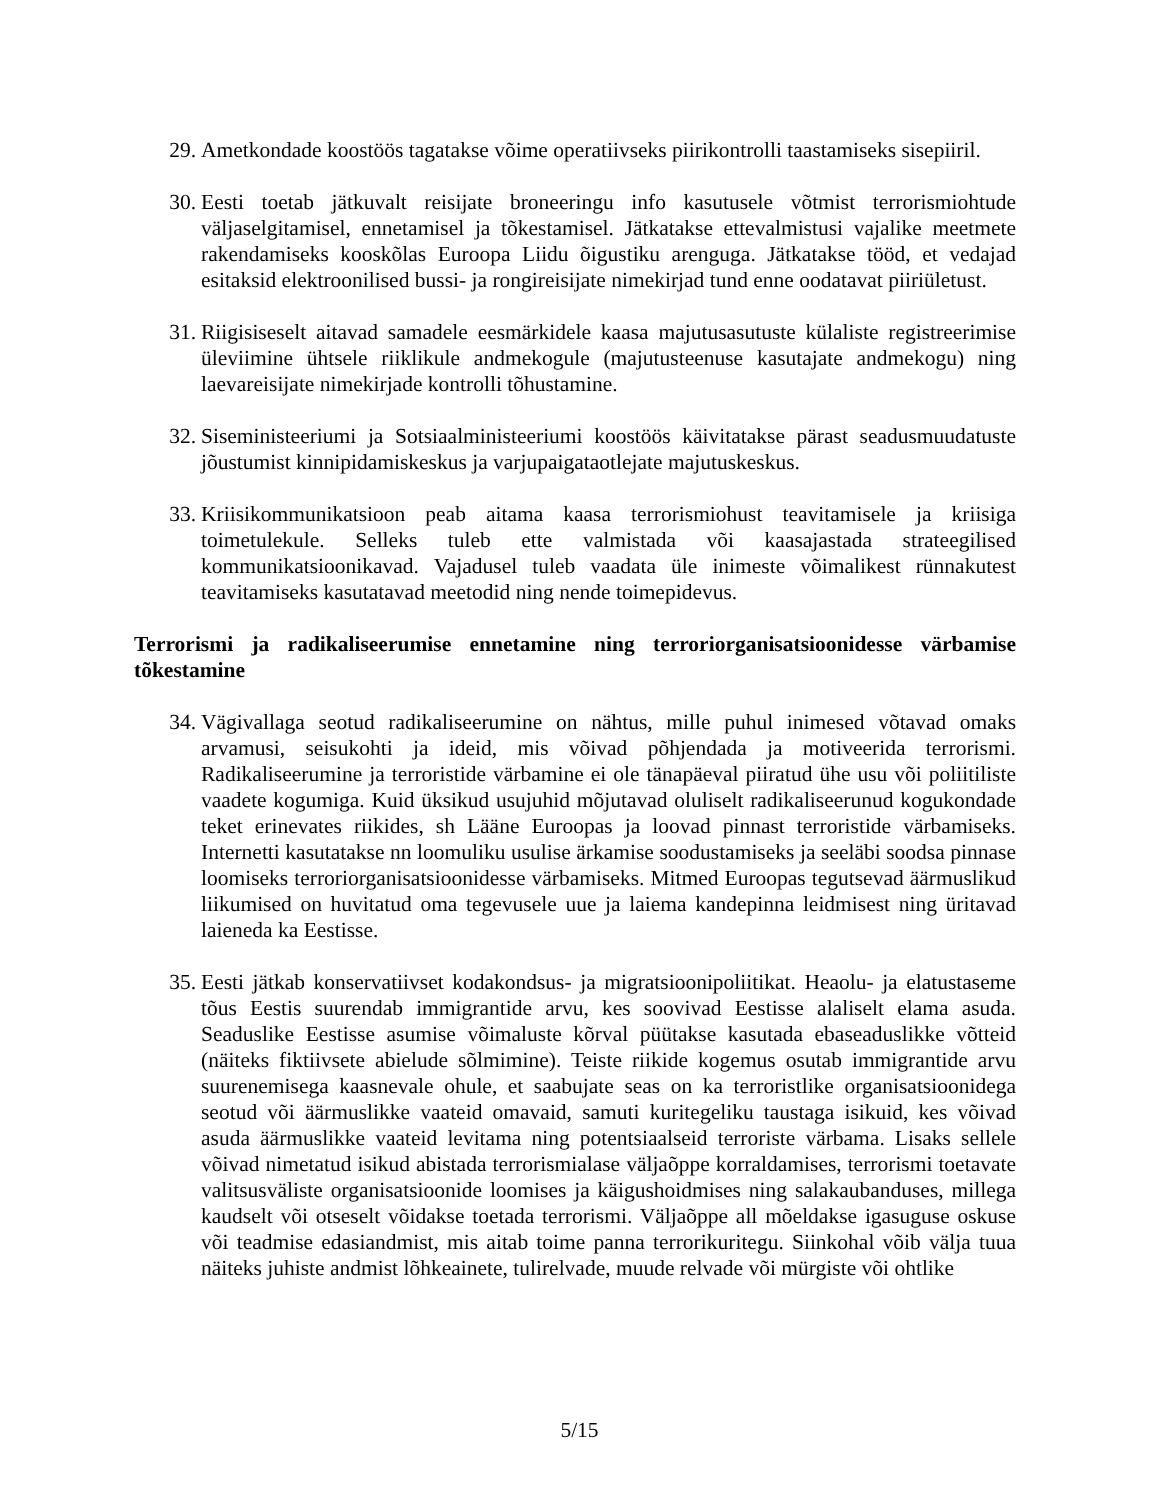29. Ametkondade koostöös tagatakse võime operatiivseks piirikontrolli taastamiseks sisepiiril.
30. Eesti toetab jätkuvalt reisijate broneeringu info kasutusele võtmist terrorismiohtude väljaselgitamisel, ennetamisel ja tõkestamisel. Jätkatakse ettevalmistusi vajalike meetmete rakendamiseks kooskõlas Euroopa Liidu õigustiku arenguga. Jätkatakse tööd, et vedajad esitaksid elektroonilised bussi- ja rongireisijate nimekirjad tund enne oodatavat piiriületust.
31. Riigisiseselt aitavad samadele eesmärkidele kaasa majutusasutuste külaliste registreerimise üleviimine ühtsele riiklikule andmekogule (majutusteenuse kasutajate andmekogu) ning laevareisijate nimekirjade kontrolli tõhustamine.
32. Siseministeeriumi ja Sotsiaalministeeriumi koostöös käivitatakse pärast seadusmuudatuste jõustumist kinnipidamiskeskus ja varjupaigataotlejate majutuskeskus.
33. Kriisikommunikatsioon peab aitama kaasa terrorismiohust teavitamisele ja kriisiga toimetulekule. Selleks tuleb ette valmistada või kaasajastada strateegilised kommunikatsioonikavad. Vajadusel tuleb vaadata üle inimeste võimalikest rünnakutest teavitamiseks kasutatavad meetodid ning nende toimepidevus.
Terrorismi ja radikaliseerumise ennetamine ning terroriorganisatsioonidesse värbamise tõkestamine
34. Vägivallaga seotud radikaliseerumine on nähtus, mille puhul inimesed võtavad omaks arvamusi, seisukohti ja ideid, mis võivad põhjendada ja motiveerida terrorismi. Radikaliseerumine ja terroristide värbamine ei ole tänapäeval piiratud ühe usu või poliitiliste vaadete kogumiga. Kuid üksikud usujuhid mõjutavad oluliselt radikaliseerunud kogukondade teket erinevates riikides, sh Lääne Euroopas ja loovad pinnast terroristide värbamiseks. Internetti kasutatakse nn loomuliku usulise ärkamise soodustamiseks ja seeläbi soodsa pinnase loomiseks terroriorganisatsioonidesse värbamiseks. Mitmed Euroopas tegutsevad äärmuslikud liikumised on huvitatud oma tegevusele uue ja laiema kandepinna leidmisest ning üritavad laieneda ka Eestisse.
35. Eesti jätkab konservatiivset kodakondsus- ja migratsioonipoliitikat. Heaolu- ja elatustaseme tõus Eestis suurendab immigrantide arvu, kes soovivad Eestisse alaliselt elama asuda. Seaduslike Eestisse asumise võimaluste kõrval püütakse kasutada ebaseaduslikke võtteid (näiteks fiktiivsete abielude sõlmimine). Teiste riikide kogemus osutab immigrantide arvu suurenemisega kaasnevale ohule, et saabujate seas on ka terroristlike organisatsioonidega seotud või äärmuslikke vaateid omavaid, samuti kuritegeliku taustaga isikuid, kes võivad asuda äärmuslikke vaateid levitama ning potentsiaalseid terroriste värbama. Lisaks sellele võivad nimetatud isikud abistada terrorismialase väljaõppe korraldamises, terrorismi toetavate valitsusväliste organisatsioonide loomises ja käigushoidmises ning salakaubanduses, millega kaudselt või otseselt võidakse toetada terrorismi. Väljaõppe all mõeldakse igasuguse oskuse või teadmise edasiandmist, mis aitab toime panna terrorikuritegu. Siinkohal võib välja tuua näiteks juhiste andmist lõhkeainete, tulirelvade, muude relvade või mürgiste või ohtlike
5/15